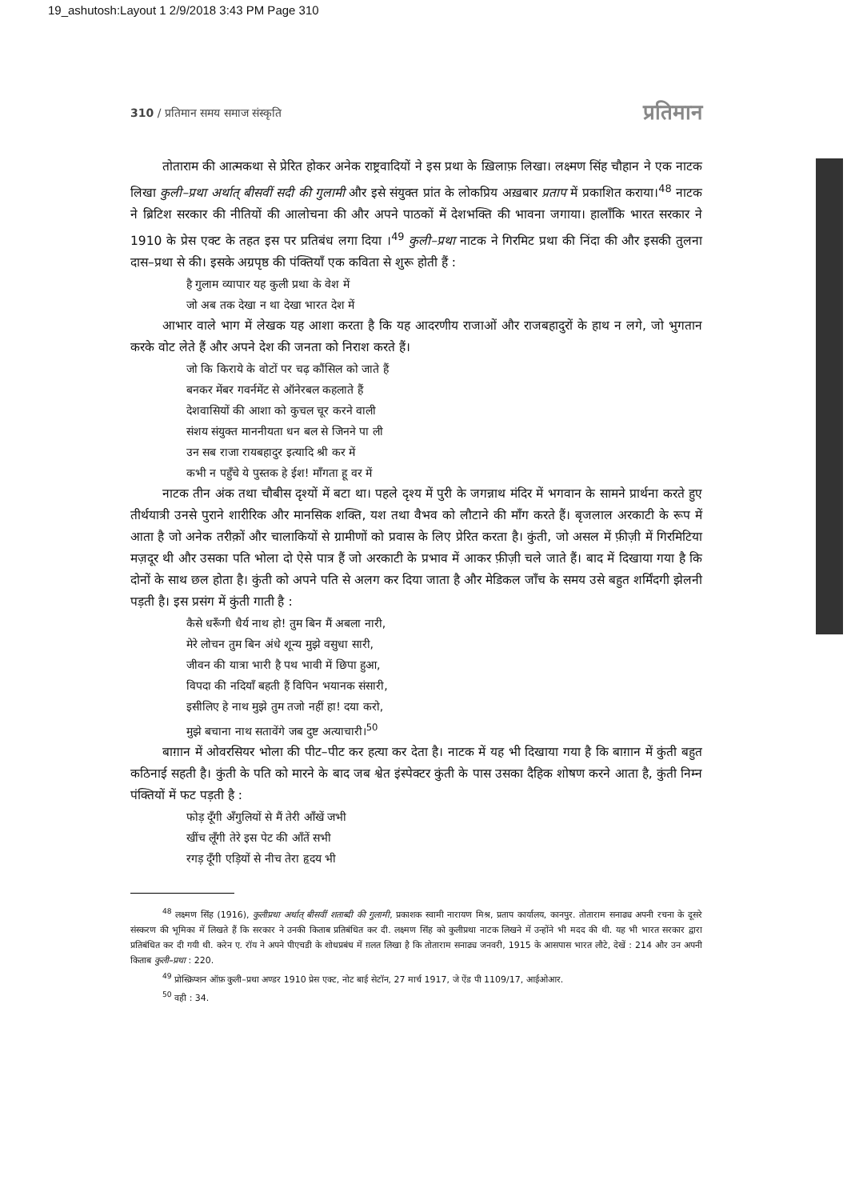19_ashutosh:Layout 1 2/9/2018 3:43 PM Page 310
310 / प्रतिमान समय समाज संस्कृति प्रतिमान
तोताराम की आत्मकथा से प्रेरित होकर अनेक राष्ट्रवादियों ने इस प्रथा के ख़िलाफ़ लिखा। लक्ष्मण सिंह चौहान ने एक नाटक लिखा कुली–प्रथा अर्थात् बीसवीं सदी की गुलामी और इसे संयुक्त प्रांत के लोकप्रिय अख़बार प्रताप में प्रकाशित कराया।<sup>48</sup> नाटक ने ब्रिटिश सरकार की नीतियों की आलोचना की और अपने पाठकों में देशभक्ति की भावना जगाया। हालाँकि भारत सरकार ने 1910 के प्रेस एक्ट के तहत इस पर प्रतिबंध लगा दिया ।<sup>49</sup> कुली–प्रथा नाटक ने गिरमिट प्रथा की निंदा की और इसकी तुलना दास–प्रथा से की। इसके अग्रपृष्ठ की पंक्तियाँ एक कविता से शुरू होती हैं :
है गुलाम व्यापार यह कुली प्रथा के वेश में
जो अब तक देखा न था देखा भारत देश में
आभार वाले भाग में लेखक यह आशा करता है कि यह आदरणीय राजाओं और राजबहादुरों के हाथ न लगे, जो भुगतान करके वोट लेते हैं और अपने देश की जनता को निराश करते हैं।
जो कि किराये के वोटों पर चढ़ कौंसिल को जाते हैं
बनकर मेंबर गवर्नमेंट से ऑनेरबल कहलाते हैं
देशवासियों की आशा को कुचल चूर करने वाली
संशय संयुक्त माननीयता धन बल से जिनने पा ली
उन सब राजा रायबहादुर इत्यादि श्री कर में
कभी न पहुँचे ये पुस्तक हे ईश! माँगता हू वर में
नाटक तीन अंक तथा चौबीस दृश्यों में बटा था। पहले दृश्य में पुरी के जगन्नाथ मंदिर में भगवान के सामने प्रार्थना करते हुए तीर्थयात्री उनसे पुराने शारीरिक और मानसिक शक्ति, यश तथा वैभव को लौटाने की माँग करते हैं। बृजलाल अरकाटी के रूप में आता है जो अनेक तरीक़ों और चालाकियों से ग्रामीणों को प्रवास के लिए प्रेरित करता है। कुंती, जो असल में फ़ीज़ी में गिरमिटिया मज़दूर थी और उसका पति भोला दो ऐसे पात्र हैं जो अरकाटी के प्रभाव में आकर फ़ीज़ी चले जाते हैं। बाद में दिखाया गया है कि दोनों के साथ छल होता है। कुंती को अपने पति से अलग कर दिया जाता है और मेडिकल जाँच के समय उसे बहुत शर्मिंदगी झेलनी पड़ती है। इस प्रसंग में कुंती गाती है :
कैसे धरूँगी धैर्य नाथ हो! तुम बिन मैं अबला नारी,
मेरे लोचन तुम बिन अंधे शून्य मुझे वसुधा सारी,
जीवन की यात्रा भारी है पथ भावी में छिपा हुआ,
विपदा की नदियाँ बहती हैं विपिन भयानक संसारी,
इसीलिए हे नाथ मुझे तुम तजो नहीं हा! दया करो,
मुझे बचाना नाथ सतावेंगे जब दुष्ट अत्याचारी।<sup>50</sup>
बाग़ान में ओवरसियर भोला की पीट–पीट कर हत्या कर देता है। नाटक में यह भी दिखाया गया है कि बाग़ान में कुंती बहुत कठिनाई सहती है। कुंती के पति को मारने के बाद जब श्वेत इंस्पेक्टर कुंती के पास उसका दैहिक शोषण करने आता है, कुंती निम्न पंक्तियों में फट पड़ती है :
फोड़ दूँगी अँगुलियों से मैं तेरी आँखें जभी
खींच लूँगी तेरे इस पेट की आँतें सभी
रगड़ दूँगी एड़ियों से नीच तेरा हृदय भी
<sup>48</sup> लक्ष्मण सिंह (1916), कुलीप्रथा अर्थात् बीसवीं शताब्दी की गुलामी, प्रकाशक स्वामी नारायण मिश्र, प्रताप कार्यालय, कानपुर. तोताराम सनाढ्य अपनी रचना के दूसरे संस्करण की भूमिका में लिखते हैं कि सरकार ने उनकी किताब प्रतिबंधित कर दी. लक्ष्मण सिंह को कुलीप्रथा नाटक लिखने में उन्होंने भी मदद की थी. यह भी भारत सरकार द्वारा प्रतिबंधित कर दी गयी थी. करेन ए. रॉय ने अपने पीएचडी के शोधप्रबंध में ग़लत लिखा है कि तोताराम सनाढ्य जनवरी, 1915 के आसपास भारत लौटे, देखें : 214 और उन अपनी किताब कुली–प्रथा : 220.
<sup>49</sup> प्रोस्क्रिप्शन ऑफ़ कुली–प्रथा अण्डर 1910 प्रेस एक्ट, नोट बाई सेटॉन, 27 मार्च 1917, जे ऐंड पी 1109/17, आईओआर.
<sup>50</sup> वही : 34.